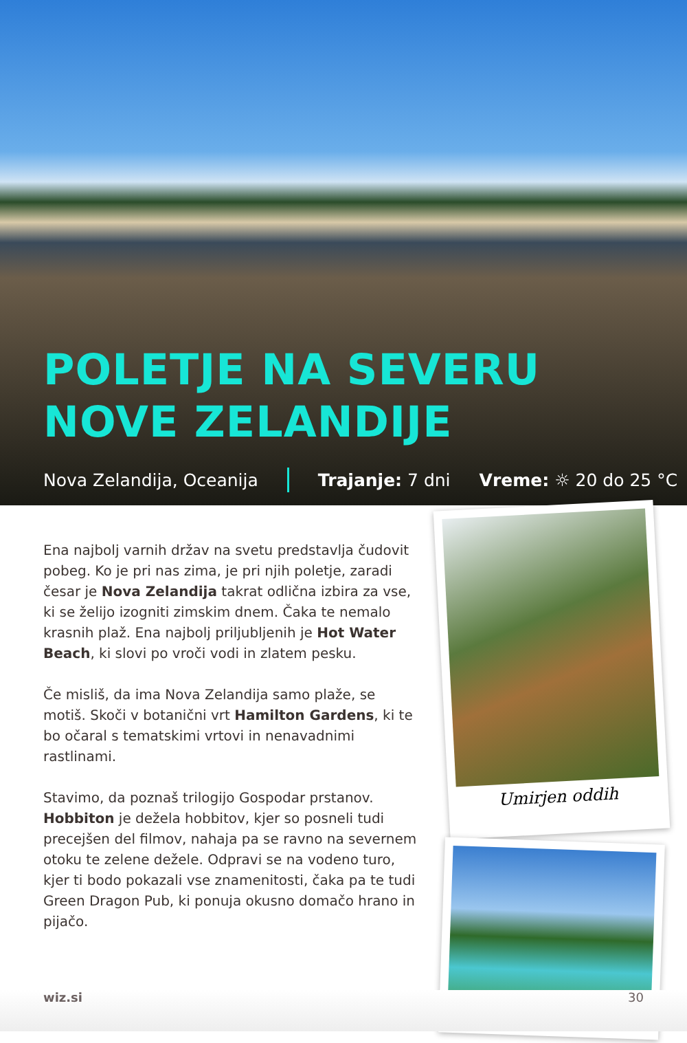POLETJE NA SEVERU
NOVE ZELANDIJE
Nova Zelandija, Oceanija Trajanje: 7 dni Vreme: ☼ 20 do 25 °C
Ena najbolj varnih držav na svetu predstavlja čudovit pobeg. Ko je pri nas zima, je pri njih poletje, zaradi česar je Nova Zelandija takrat odlična izbira za vse, ki se želijo izogniti zimskim dnem. Čaka te nemalo krasnih plaž. Ena najbolj priljubljenih je Hot Water Beach, ki slovi po vroči vodi in zlatem pesku.
Če misliš, da ima Nova Zelandija samo plaže, se motiš. Skoči v botanični vrt Hamilton Gardens, ki te bo očaral s tematskimi vrtovi in nenavadnimi rastlinami.
Stavimo, da poznaš trilogijo Gospodar prstanov. Hobbiton je dežela hobbitov, kjer so posneli tudi precejšen del filmov, nahaja pa se ravno na severnem otoku te zelene dežele. Odpravi se na vodeno turo, kjer ti bodo pokazali vse znamenitosti, čaka pa te tudi Green Dragon Pub, ki ponuja okusno domačo hrano in pijačo.
Umirjen oddih
wiz.si 30